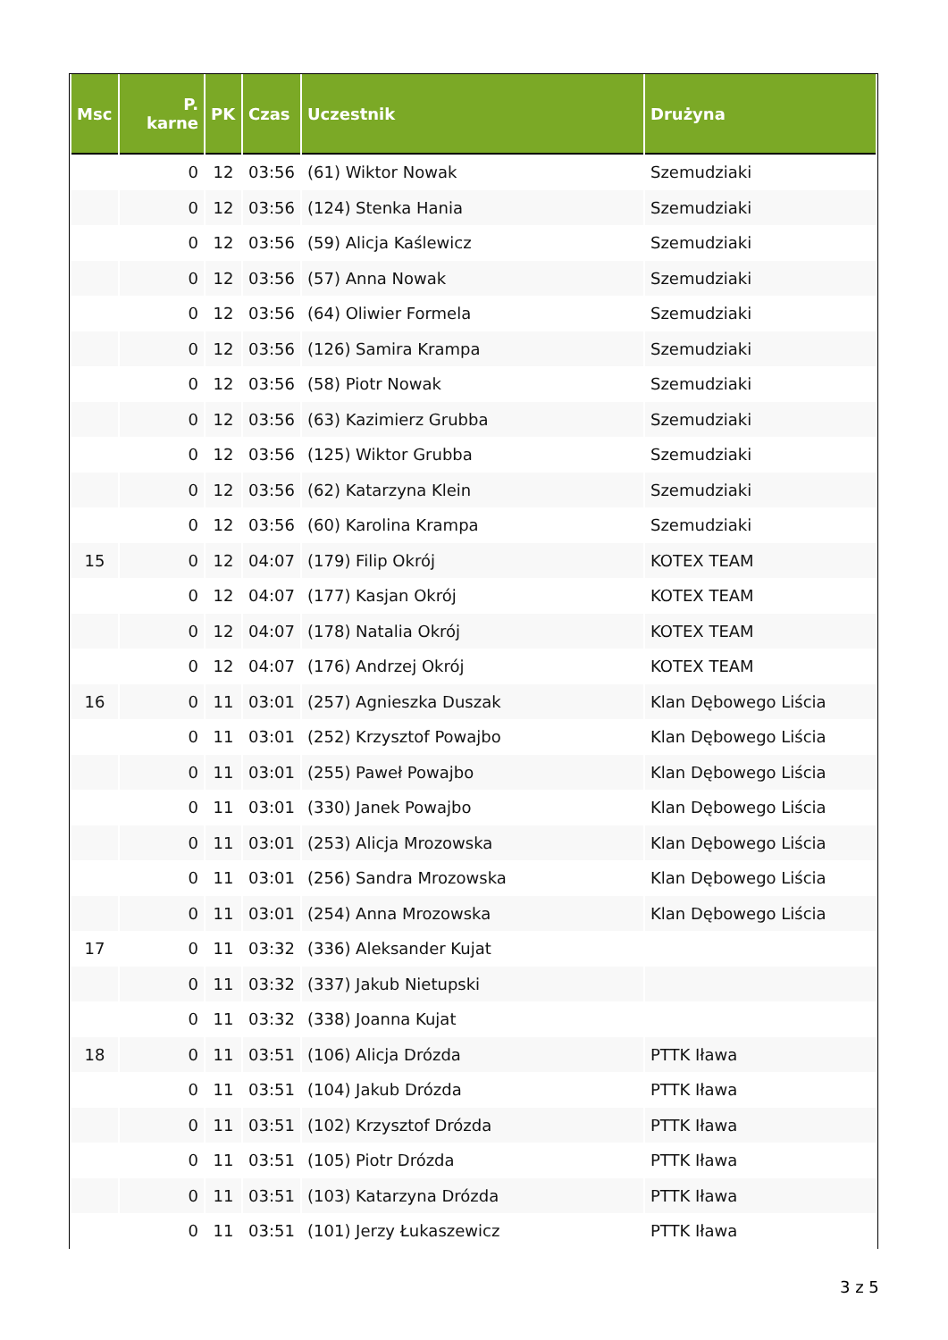| Msc | P. karne | PK | Czas | Uczestnik | Drużyna |
| --- | --- | --- | --- | --- | --- |
| | 0 | 12 | 03:56 | (61) Wiktor Nowak | Szemudziaki |
| | 0 | 12 | 03:56 | (124) Stenka Hania | Szemudziaki |
| | 0 | 12 | 03:56 | (59) Alicja Kaślewicz | Szemudziaki |
| | 0 | 12 | 03:56 | (57) Anna Nowak | Szemudziaki |
| | 0 | 12 | 03:56 | (64) Oliwier Formela | Szemudziaki |
| | 0 | 12 | 03:56 | (126) Samira Krampa | Szemudziaki |
| | 0 | 12 | 03:56 | (58) Piotr Nowak | Szemudziaki |
| | 0 | 12 | 03:56 | (63) Kazimierz Grubba | Szemudziaki |
| | 0 | 12 | 03:56 | (125) Wiktor Grubba | Szemudziaki |
| | 0 | 12 | 03:56 | (62) Katarzyna Klein | Szemudziaki |
| | 0 | 12 | 03:56 | (60) Karolina Krampa | Szemudziaki |
| 15 | 0 | 12 | 04:07 | (179) Filip Okrój | KOTEX TEAM |
| | 0 | 12 | 04:07 | (177) Kasjan Okrój | KOTEX TEAM |
| | 0 | 12 | 04:07 | (178) Natalia Okrój | KOTEX TEAM |
| | 0 | 12 | 04:07 | (176) Andrzej Okrój | KOTEX TEAM |
| 16 | 0 | 11 | 03:01 | (257) Agnieszka Duszak | Klan Dębowego Liścia |
| | 0 | 11 | 03:01 | (252) Krzysztof Powajbo | Klan Dębowego Liścia |
| | 0 | 11 | 03:01 | (255) Paweł Powajbo | Klan Dębowego Liścia |
| | 0 | 11 | 03:01 | (330) Janek Powajbo | Klan Dębowego Liścia |
| | 0 | 11 | 03:01 | (253) Alicja Mrozowska | Klan Dębowego Liścia |
| | 0 | 11 | 03:01 | (256) Sandra Mrozowska | Klan Dębowego Liścia |
| | 0 | 11 | 03:01 | (254) Anna Mrozowska | Klan Dębowego Liścia |
| 17 | 0 | 11 | 03:32 | (336) Aleksander Kujat | |
| | 0 | 11 | 03:32 | (337) Jakub Nietupski | |
| | 0 | 11 | 03:32 | (338) Joanna Kujat | |
| 18 | 0 | 11 | 03:51 | (106) Alicja Drózda | PTTK Iława |
| | 0 | 11 | 03:51 | (104) Jakub Drózda | PTTK Iława |
| | 0 | 11 | 03:51 | (102) Krzysztof Drózda | PTTK Iława |
| | 0 | 11 | 03:51 | (105) Piotr Drózda | PTTK Iława |
| | 0 | 11 | 03:51 | (103) Katarzyna Drózda | PTTK Iława |
| | 0 | 11 | 03:51 | (101) Jerzy Łukaszewicz | PTTK Iława |
3 z 5